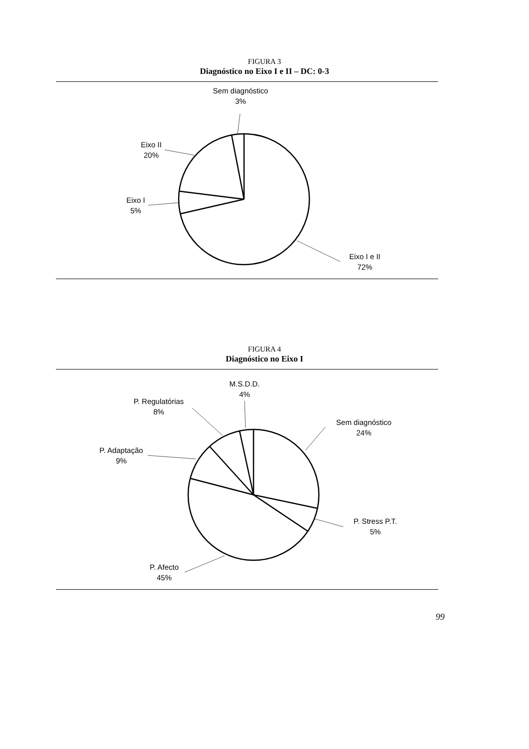FIGURA 3
Diagnóstico no Eixo I e II – DC: 0-3
Sem diagnóstico
3%
Eixo II
20%
Eixo I
5%
Eixo I e II
72%
FIGURA 4
Diagnóstico no Eixo I
M.S.D.D.
4%
P. Regulatórias
8%
P. Adaptação
9%
Sem diagnóstico
24%
P. Stress P.T.
5%
P. Afecto
45%
99